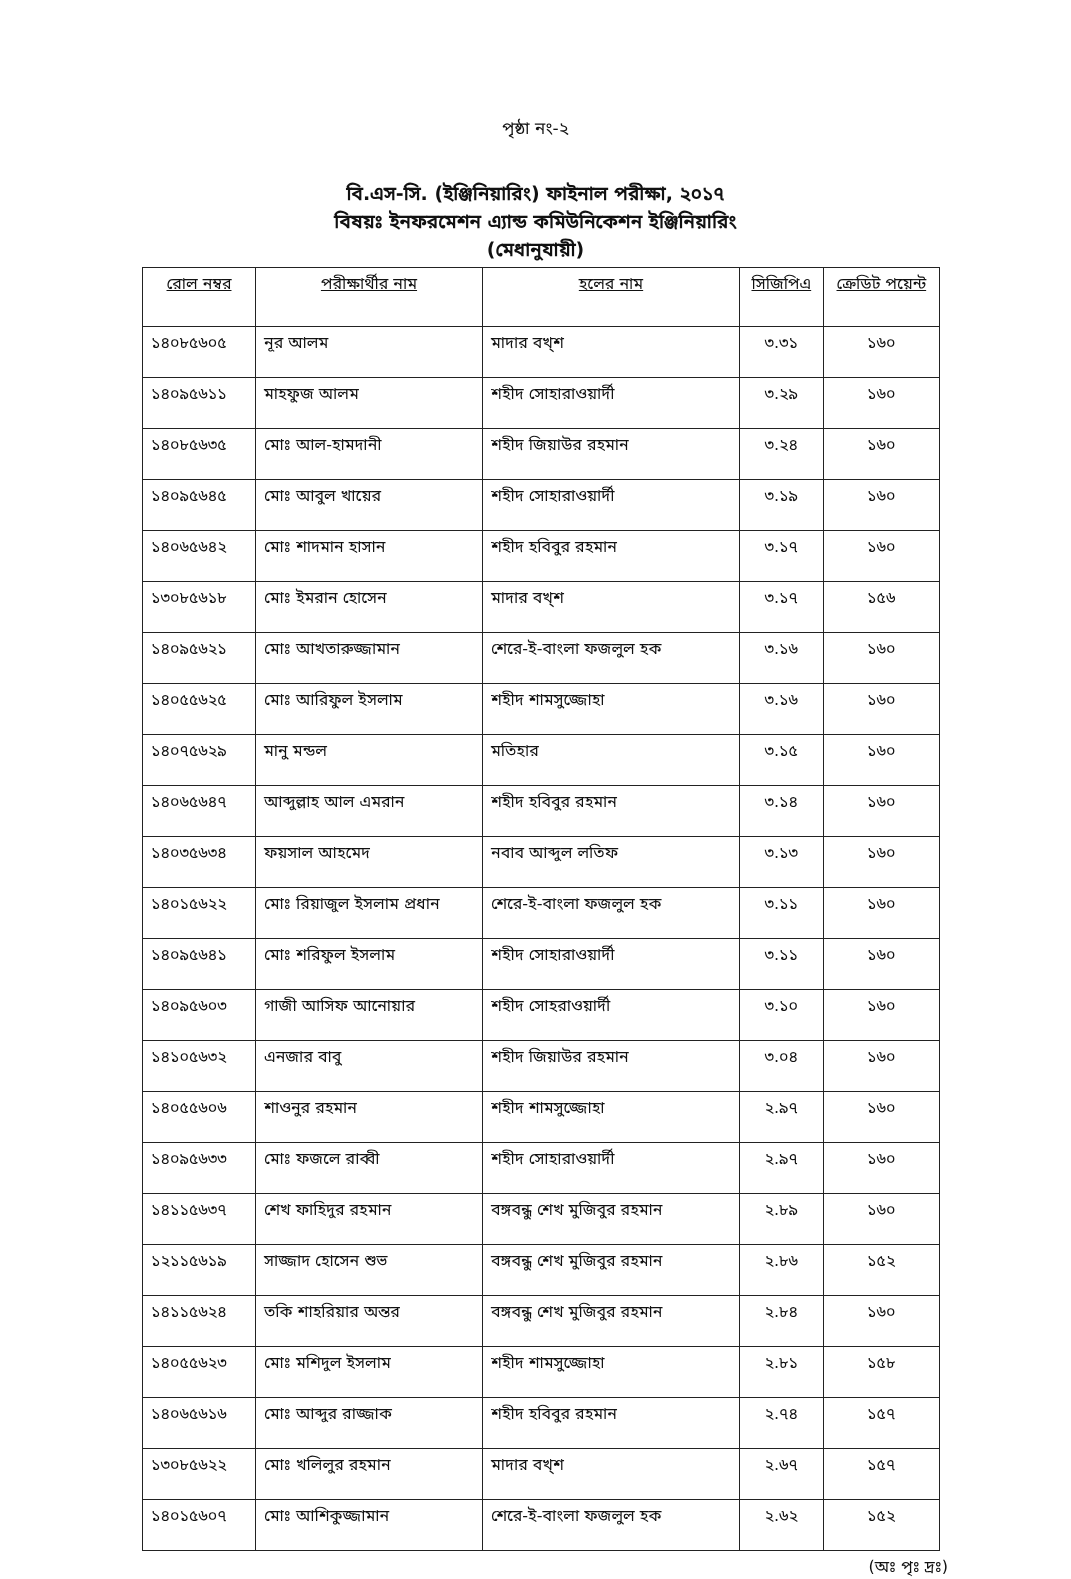পৃষ্ঠা নং-২
বি.এস-সি. (ইঞ্জিনিয়ারিং) ফাইনাল পরীক্ষা, ২০১৭
বিষয়ঃ ইনফরমেশন এ্যান্ড কমিউনিকেশন ইঞ্জিনিয়ারিং
(মেধানুযায়ী)
| রোল নম্বর | পরীক্ষার্থীর নাম | হলের নাম | সিজিপিএ | ক্রেডিট পয়েন্ট |
| --- | --- | --- | --- | --- |
| ১৪০৮৫৬০৫ | নূর আলম | মাদার বখ্‌শ | ৩.৩১ | ১৬০ |
| ১৪০৯৫৬১১ | মাহফুজ আলম | শহীদ সোহারাওয়ার্দী | ৩.২৯ | ১৬০ |
| ১৪০৮৫৬৩৫ | মোঃ আল-হামদানী | শহীদ জিয়াউর রহমান | ৩.২৪ | ১৬০ |
| ১৪০৯৫৬৪৫ | মোঃ আবুল খায়ের | শহীদ সোহারাওয়ার্দী | ৩.১৯ | ১৬০ |
| ১৪০৬৫৬৪২ | মোঃ শাদমান হাসান | শহীদ হবিবুর রহমান | ৩.১৭ | ১৬০ |
| ১৩০৮৫৬১৮ | মোঃ ইমরান হোসেন | মাদার বখ্‌শ | ৩.১৭ | ১৫৬ |
| ১৪০৯৫৬২১ | মোঃ আখতারুজ্জামান | শেরে-ই-বাংলা ফজলুল হক | ৩.১৬ | ১৬০ |
| ১৪০৫৫৬২৫ | মোঃ আরিফুল ইসলাম | শহীদ শামসুজ্জোহা | ৩.১৬ | ১৬০ |
| ১৪০৭৫৬২৯ | মানু মন্ডল | মতিহার | ৩.১৫ | ১৬০ |
| ১৪০৬৫৬৪৭ | আব্দুল্লাহ আল এমরান | শহীদ হবিবুর রহমান | ৩.১৪ | ১৬০ |
| ১৪০৩৫৬৩৪ | ফয়সাল আহমেদ | নবাব আব্দুল লতিফ | ৩.১৩ | ১৬০ |
| ১৪০১৫৬২২ | মোঃ রিয়াজুল ইসলাম প্রধান | শেরে-ই-বাংলা ফজলুল হক | ৩.১১ | ১৬০ |
| ১৪০৯৫৬৪১ | মোঃ শরিফুল ইসলাম | শহীদ সোহারাওয়ার্দী | ৩.১১ | ১৬০ |
| ১৪০৯৫৬০৩ | গাজী আসিফ আনোয়ার | শহীদ সোহরাওয়ার্দী | ৩.১০ | ১৬০ |
| ১৪১০৫৬৩২ | এনজার বাবু | শহীদ জিয়াউর রহমান | ৩.০৪ | ১৬০ |
| ১৪০৫৫৬০৬ | শাওনুর রহমান | শহীদ শামসুজ্জোহা | ২.৯৭ | ১৬০ |
| ১৪০৯৫৬৩৩ | মোঃ ফজলে রাব্বী | শহীদ সোহারাওয়ার্দী | ২.৯৭ | ১৬০ |
| ১৪১১৫৬৩৭ | শেখ ফাহিদুর রহমান | বঙ্গবন্ধু শেখ মুজিবুর রহমান | ২.৮৯ | ১৬০ |
| ১২১১৫৬১৯ | সাজ্জাদ হোসেন শুভ | বঙ্গবন্ধু শেখ মুজিবুর রহমান | ২.৮৬ | ১৫২ |
| ১৪১১৫৬২৪ | তকি শাহরিয়ার অন্তর | বঙ্গবন্ধু শেখ মুজিবুর রহমান | ২.৮৪ | ১৬০ |
| ১৪০৫৫৬২৩ | মোঃ মশিদুল ইসলাম | শহীদ শামসুজ্জোহা | ২.৮১ | ১৫৮ |
| ১৪০৬৫৬১৬ | মোঃ আব্দুর রাজ্জাক | শহীদ হবিবুর রহমান | ২.৭৪ | ১৫৭ |
| ১৩০৮৫৬২২ | মোঃ খলিলুর রহমান | মাদার বখ্‌শ | ২.৬৭ | ১৫৭ |
| ১৪০১৫৬০৭ | মোঃ আশিকুজ্জামান | শেরে-ই-বাংলা ফজলুল হক | ২.৬২ | ১৫২ |
(অঃ পৃঃ দ্রঃ)